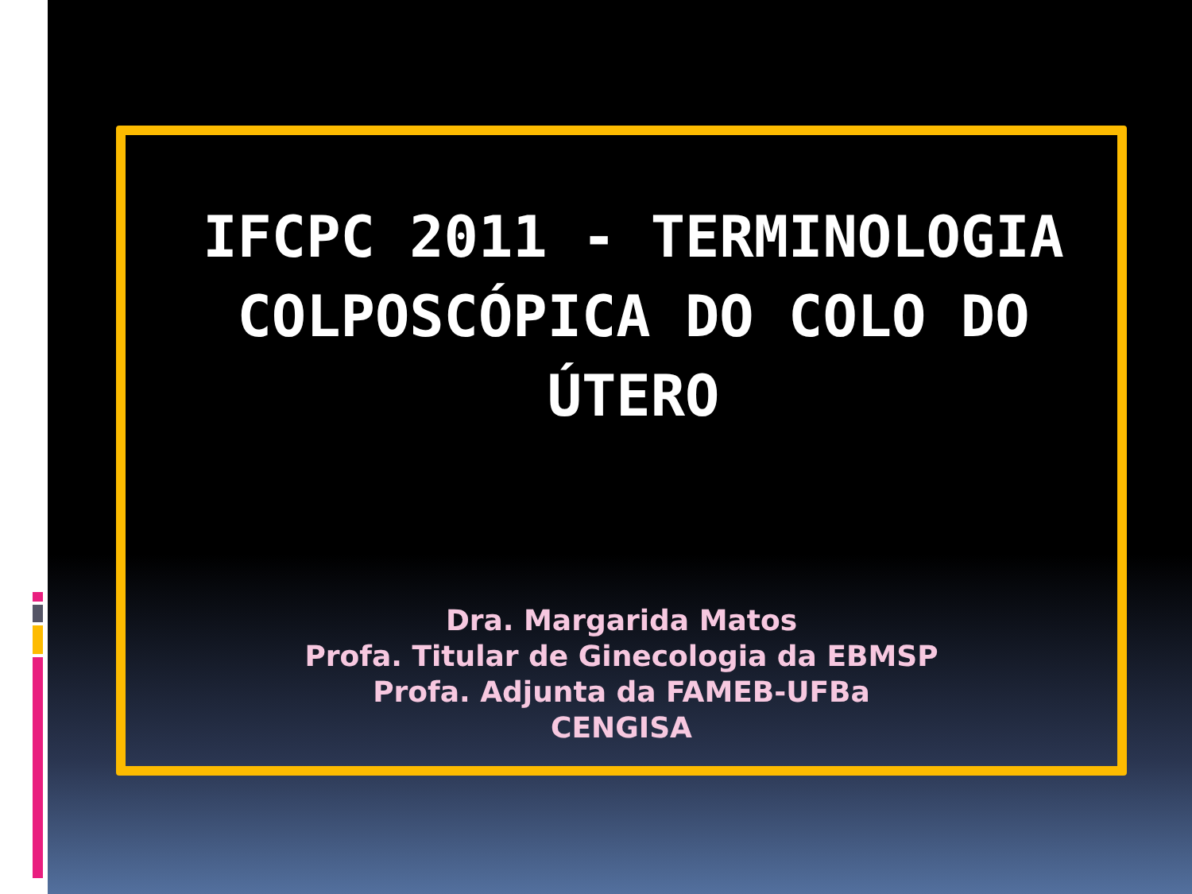IFCPC 2011 - TERMINOLOGIA COLPOSCÓPICA DO COLO DO ÚTERO
Dra. Margarida Matos
Profa. Titular de Ginecologia da EBMSP
Profa. Adjunta da FAMEB-UFBa
CENGISA